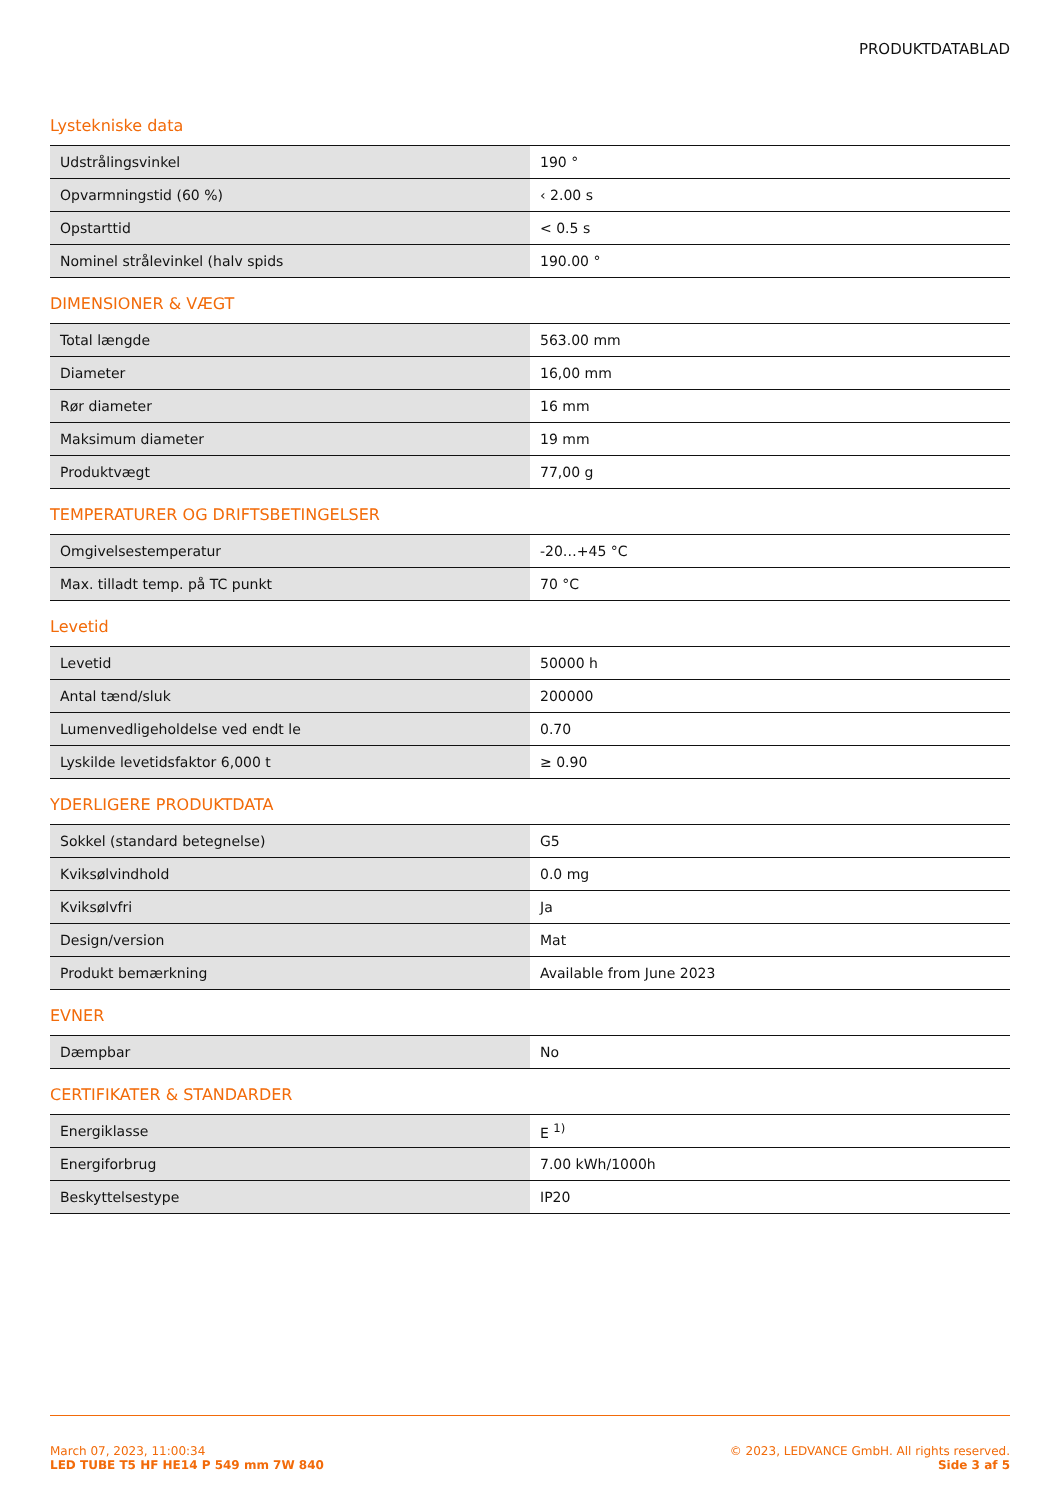PRODUKTDATABLAD
Lystekniske data
| Udstrålingsvinkel | 190 ° |
| Opvarmningstid (60 %) | ‹ 2.00 s |
| Opstarttid | < 0.5 s |
| Nominel strålevinkel (halv spids | 190.00 ° |
DIMENSIONER & VÆGT
| Total længde | 563.00 mm |
| Diameter | 16,00 mm |
| Rør diameter | 16 mm |
| Maksimum diameter | 19 mm |
| Produktvægt | 77,00 g |
TEMPERATURER OG DRIFTSBETINGELSER
| Omgivelsestemperatur | -20…+45 °C |
| Max. tilladt temp. på TC punkt | 70 °C |
Levetid
| Levetid | 50000 h |
| Antal tænd/sluk | 200000 |
| Lumenvedligeholdelse ved endt le | 0.70 |
| Lyskilde levetidsfaktor 6,000 t | ≥ 0.90 |
YDERLIGERE PRODUKTDATA
| Sokkel (standard betegnelse) | G5 |
| Kviksølvindhold | 0.0 mg |
| Kviksølvfri | Ja |
| Design/version | Mat |
| Produkt bemærkning | Available from June 2023 |
EVNER
| Dæmpbar | No |
CERTIFIKATER & STANDARDER
| Energiklasse | E <sup>1)</sup> |
| Energiforbrug | 7.00 kWh/1000h |
| Beskyttelsestype | IP20 |
March 07, 2023, 11:00:34
LED TUBE T5 HF HE14 P 549 mm 7W 840
© 2023, LEDVANCE GmbH. All rights reserved.
Side 3 af 5